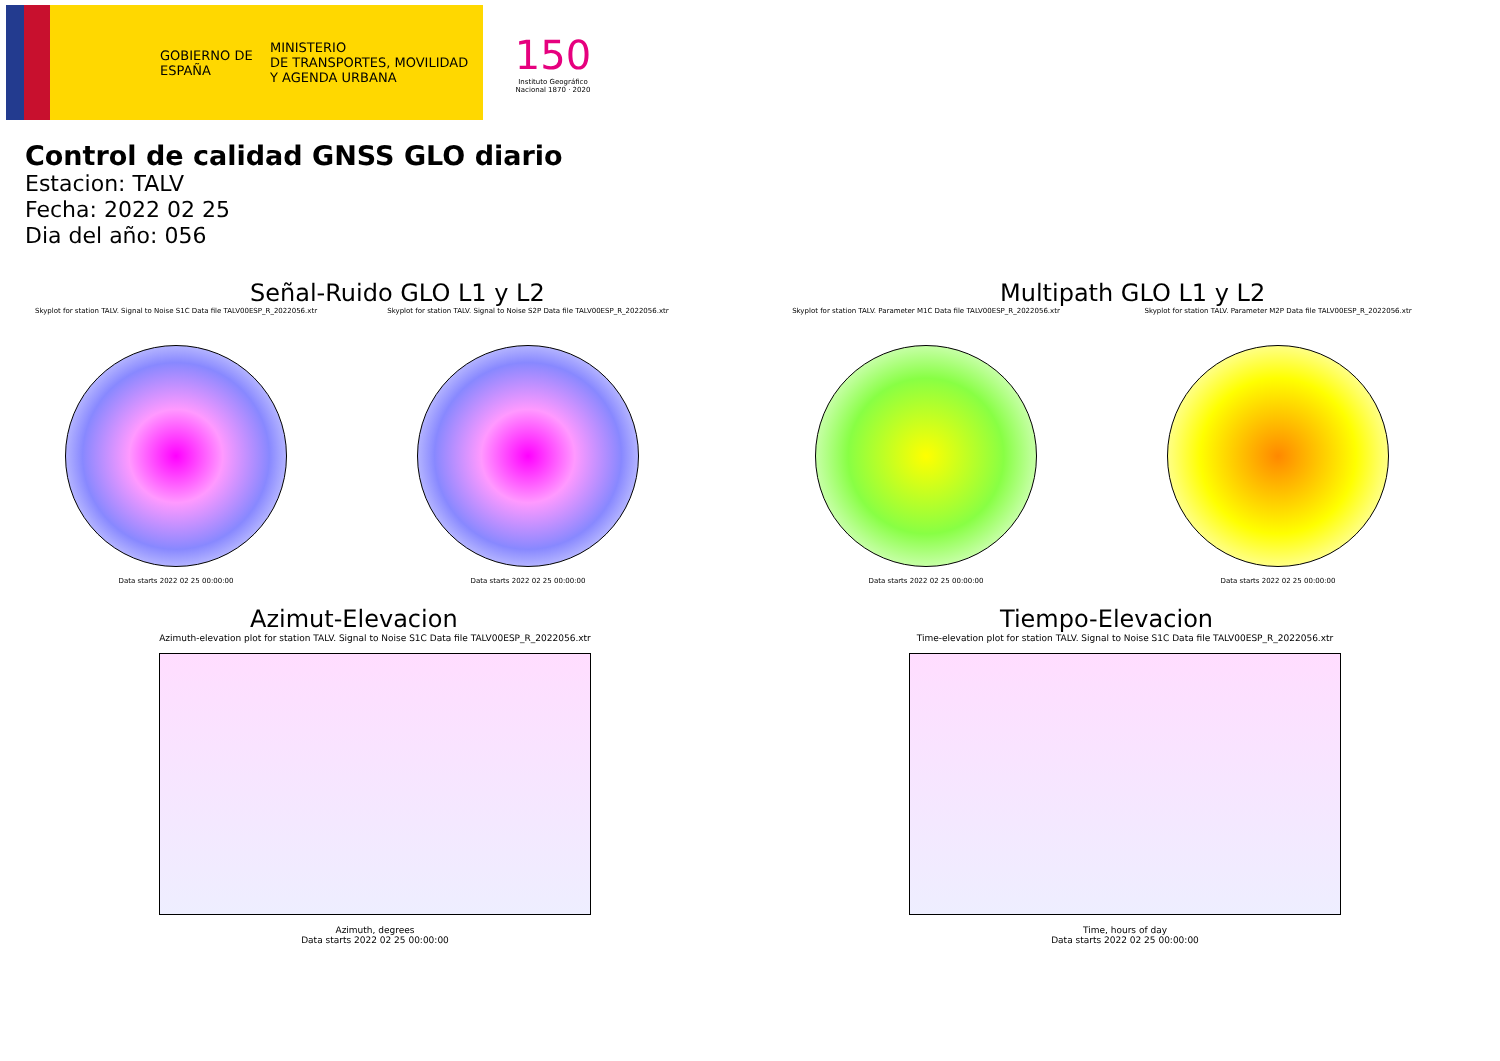GOBIERNO DE ESPAÑA
MINISTERIO
DE TRANSPORTES, MOVILIDAD
Y AGENDA URBANA
150
Instituto Geográfico Nacional 1870 · 2020
Control de calidad GNSS GLO diario
Estacion: TALV
Fecha: 2022 02 25
Dia del año: 056
Señal-Ruido GLO L1 y L2
Skyplot for station TALV. Signal to Noise S1C Data file TALV00ESP_R_2022056.xtr
Data starts 2022 02 25 00:00:00
Skyplot for station TALV. Signal to Noise S2P Data file TALV00ESP_R_2022056.xtr
Data starts 2022 02 25 00:00:00
Multipath GLO L1 y L2
Skyplot for station TALV. Parameter M1C Data file TALV00ESP_R_2022056.xtr
Data starts 2022 02 25 00:00:00
Skyplot for station TALV. Parameter M2P Data file TALV00ESP_R_2022056.xtr
Data starts 2022 02 25 00:00:00
Azimut-Elevacion
Azimuth-elevation plot for station TALV. Signal to Noise S1C Data file TALV00ESP_R_2022056.xtr
Azimuth, degrees
Data starts 2022 02 25 00:00:00
Tiempo-Elevacion
Time-elevation plot for station TALV. Signal to Noise S1C Data file TALV00ESP_R_2022056.xtr
Time, hours of day
Data starts 2022 02 25 00:00:00